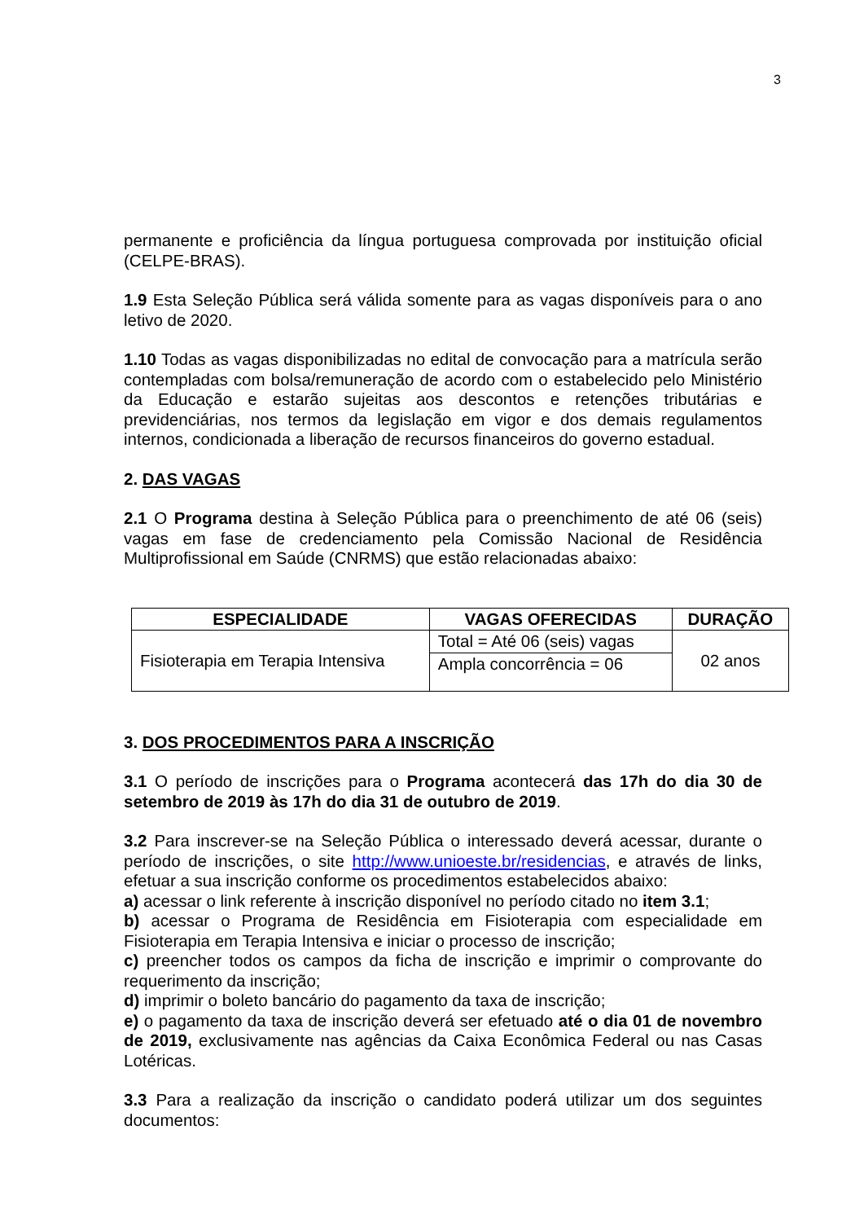3
permanente e proficiência da língua portuguesa comprovada por instituição oficial (CELPE-BRAS).
1.9 Esta Seleção Pública será válida somente para as vagas disponíveis para o ano letivo de 2020.
1.10 Todas as vagas disponibilizadas no edital de convocação para a matrícula serão contempladas com bolsa/remuneração de acordo com o estabelecido pelo Ministério da Educação e estarão sujeitas aos descontos e retenções tributárias e previdenciárias, nos termos da legislação em vigor e dos demais regulamentos internos, condicionada a liberação de recursos financeiros do governo estadual.
2. DAS VAGAS
2.1 O Programa destina à Seleção Pública para o preenchimento de até 06 (seis) vagas em fase de credenciamento pela Comissão Nacional de Residência Multiprofissional em Saúde (CNRMS) que estão relacionadas abaixo:
| ESPECIALIDADE | VAGAS OFERECIDAS | DURAÇÃO |
| --- | --- | --- |
| Fisioterapia em Terapia Intensiva | Total = Até 06 (seis) vagas | 02 anos |
| | Ampla concorrência = 06 | |
3. DOS PROCEDIMENTOS PARA A INSCRIÇÃO
3.1 O período de inscrições para o Programa acontecerá das 17h do dia 30 de setembro de 2019 às 17h do dia 31 de outubro de 2019.
3.2 Para inscrever-se na Seleção Pública o interessado deverá acessar, durante o período de inscrições, o site http://www.unioeste.br/residencias, e através de links, efetuar a sua inscrição conforme os procedimentos estabelecidos abaixo:
a) acessar o link referente à inscrição disponível no período citado no item 3.1;
b) acessar o Programa de Residência em Fisioterapia com especialidade em Fisioterapia em Terapia Intensiva e iniciar o processo de inscrição;
c) preencher todos os campos da ficha de inscrição e imprimir o comprovante do requerimento da inscrição;
d) imprimir o boleto bancário do pagamento da taxa de inscrição;
e) o pagamento da taxa de inscrição deverá ser efetuado até o dia 01 de novembro de 2019, exclusivamente nas agências da Caixa Econômica Federal ou nas Casas Lotéricas.
3.3 Para a realização da inscrição o candidato poderá utilizar um dos seguintes documentos: